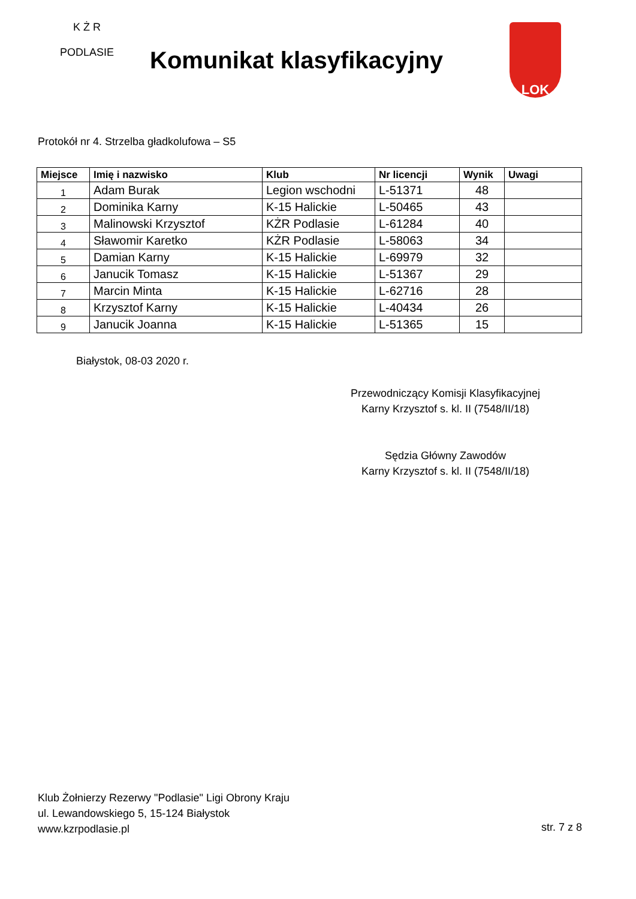K Ż R
PODLASIE
Komunikat klasyfikacyjny
LOK
Protokół nr 4. Strzelba gładkolufowa – S5
| Miejsce | Imię i nazwisko | Klub | Nr licencji | Wynik | Uwagi |
| --- | --- | --- | --- | --- | --- |
| 1 | Adam Burak | Legion wschodni | L-51371 | 48 | |
| 2 | Dominika Karny | K-15 Halickie | L-50465 | 43 | |
| 3 | Malinowski Krzysztof | KŻR Podlasie | L-61284 | 40 | |
| 4 | Sławomir Karetko | KŻR Podlasie | L-58063 | 34 | |
| 5 | Damian Karny | K-15 Halickie | L-69979 | 32 | |
| 6 | Janucik Tomasz | K-15 Halickie | L-51367 | 29 | |
| 7 | Marcin Minta | K-15 Halickie | L-62716 | 28 | |
| 8 | Krzysztof Karny | K-15 Halickie | L-40434 | 26 | |
| 9 | Janucik Joanna | K-15 Halickie | L-51365 | 15 | |
Białystok, 08-03 2020 r.
Przewodniczący Komisji Klasyfikacyjnej
Karny Krzysztof s. kl. II (7548/II/18)
Sędzia Główny Zawodów
Karny Krzysztof s. kl. II (7548/II/18)
Klub Żołnierzy Rezerwy "Podlasie" Ligi Obrony Kraju
ul. Lewandowskiego 5, 15-124 Białystok
www.kzrpodlasie.pl
str. 7 z 8